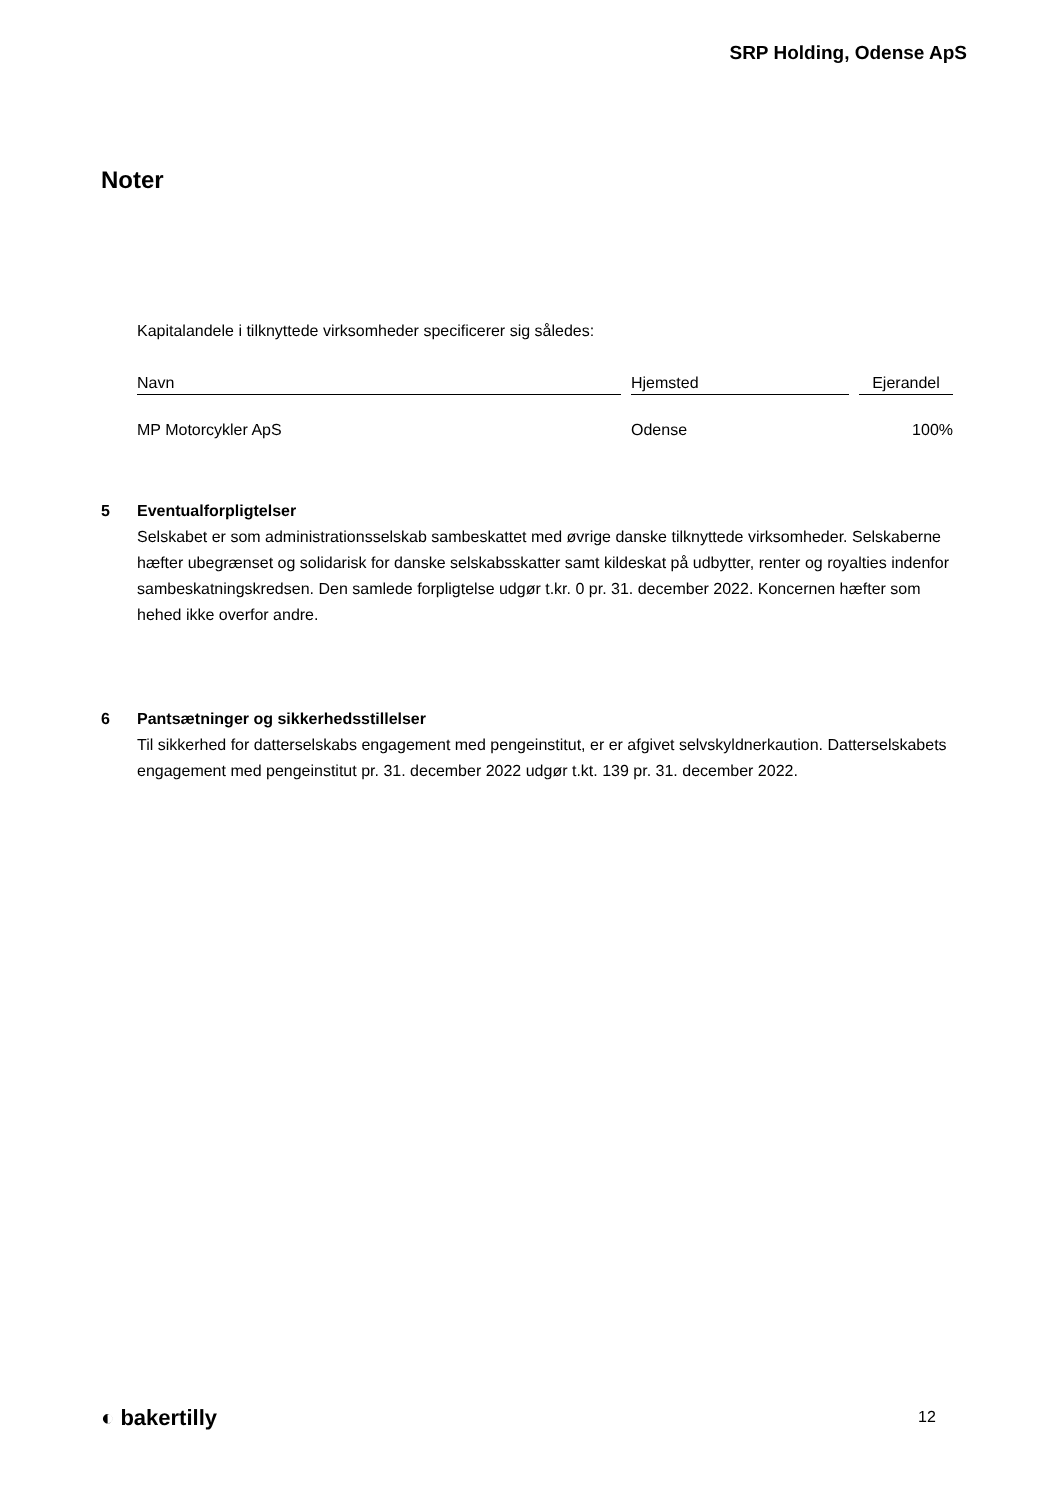SRP Holding, Odense ApS
Noter
Kapitalandele i tilknyttede virksomheder specificerer sig således:
| Navn | Hjemsted | Ejerandel |
| --- | --- | --- |
| MP Motorcykler ApS | Odense | 100% |
5 Eventualforpligtelser
Selskabet er som administrationsselskab sambeskattet med øvrige danske tilknyttede virksomheder. Selskaberne hæfter ubegrænset og solidarisk for danske selskabsskatter samt kildeskat på udbytter, renter og royalties indenfor sambeskatningskredsen. Den samlede forpligtelse udgør t.kr. 0 pr. 31. december 2022. Koncernen hæfter som hehed ikke overfor andre.
6 Pantsætninger og sikkerhedsstillelser
Til sikkerhed for datterselskabs engagement med pengeinstitut, er er afgivet selvskyldnerkaution. Datterselskabets engagement med pengeinstitut pr. 31. december 2022 udgør t.kt. 139 pr. 31. december 2022.
◐ bakertilly 12